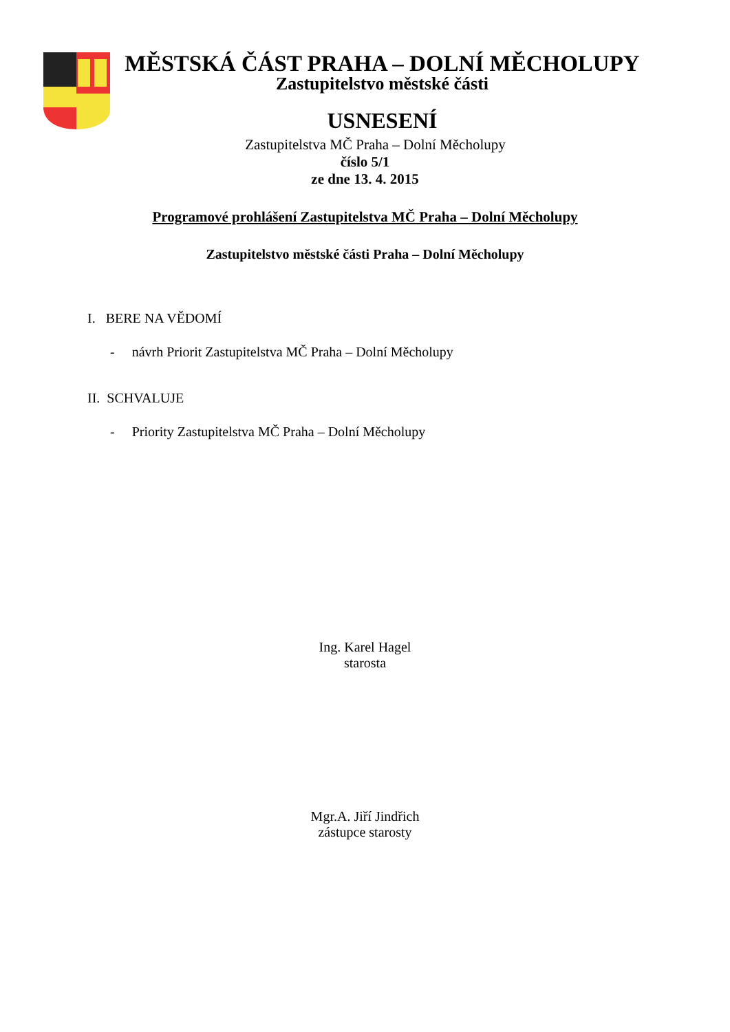MĚSTSKÁ ČÁST PRAHA – DOLNÍ MĚCHOLUPY
Zastupitelstvo městské části
USNESENÍ
Zastupitelstva MČ Praha – Dolní Měcholupy
číslo 5/1
ze dne 13. 4. 2015
Programové prohlášení Zastupitelstva MČ Praha – Dolní Měcholupy
Zastupitelstvo městské části Praha – Dolní Měcholupy
I. BERE NA VĚDOMÍ
- návrh Priorit Zastupitelstva MČ Praha – Dolní Měcholupy
II. SCHVALUJE
- Priority Zastupitelstva MČ Praha – Dolní Měcholupy
Ing. Karel Hagel
starosta
Mgr.A. Jiří Jindřich
zástupce starosty